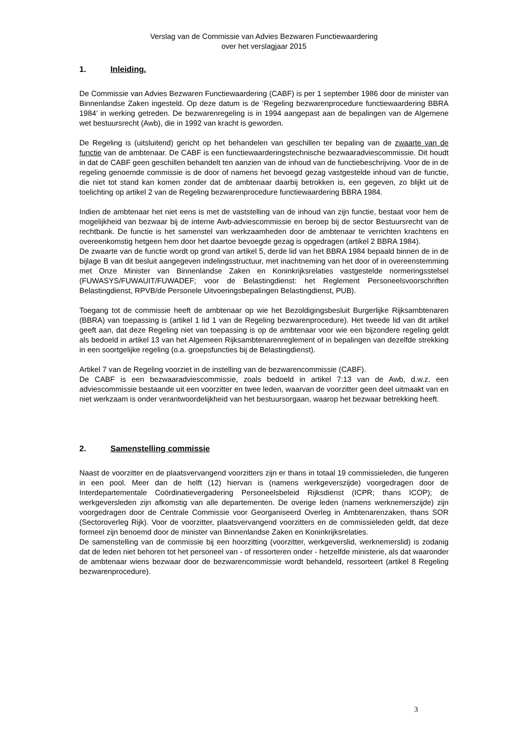Verslag van de Commissie van Advies Bezwaren Functiewaardering
over het verslagjaar 2015
1. Inleiding.
De Commissie van Advies Bezwaren Functiewaardering (CABF) is per 1 september 1986 door de minister van Binnenlandse Zaken ingesteld. Op deze datum is de ‘Regeling bezwarenprocedure functiewaardering BBRA 1984’ in werking getreden. De bezwarenregeling is in 1994 aangepast aan de bepalingen van de Algemene wet bestuursrecht (Awb), die in 1992 van kracht is geworden.
De Regeling is (uitsluitend) gericht op het behandelen van geschillen ter bepaling van de zwaarte van de functie van de ambtenaar. De CABF is een functiewaarderingstechnische bezwaaradviescommissie. Dit houdt in dat de CABF geen geschillen behandelt ten aanzien van de inhoud van de functiebeschrijving. Voor de in de regeling genoemde commissie is de door of namens het bevoegd gezag vastgestelde inhoud van de functie, die niet tot stand kan komen zonder dat de ambtenaar daarbij betrokken is, een gegeven, zo blijkt uit de toelichting op artikel 2 van de Regeling bezwarenprocedure functiewaardering BBRA 1984.
Indien de ambtenaar het niet eens is met de vaststelling van de inhoud van zijn functie, bestaat voor hem de mogelijkheid van bezwaar bij de interne Awb-adviescommissie en beroep bij de sector Bestuursrecht van de rechtbank. De functie is het samenstel van werkzaamheden door de ambtenaar te verrichten krachtens en overeenkomstig hetgeen hem door het daartoe bevoegde gezag is opgedragen (artikel 2 BBRA 1984).
De zwaarte van de functie wordt op grond van artikel 5, derde lid van het BBRA 1984 bepaald binnen de in de bijlage B van dit besluit aangegeven indelingsstructuur, met inachtneming van het door of in overeenstemming met Onze Minister van Binnenlandse Zaken en Koninkrijksrelaties vastgestelde normeringsstelsel (FUWASYS/FUWAUIT/FUWADEF; voor de Belastingdienst: het Reglement Personeelsvoorschriften Belastingdienst, RPVB/de Personele Uitvoeringsbepalingen Belastingdienst, PUB).
Toegang tot de commissie heeft de ambtenaar op wie het Bezoldigingsbesluit Burgerlijke Rijksambtenaren (BBRA) van toepassing is (artikel 1 lid 1 van de Regeling bezwarenprocedure). Het tweede lid van dit artikel geeft aan, dat deze Regeling niet van toepassing is op de ambtenaar voor wie een bijzondere regeling geldt als bedoeld in artikel 13 van het Algemeen Rijksambtenarenreglement of in bepalingen van dezelfde strekking in een soortgelijke regeling (o.a. groepsfuncties bij de Belastingdienst).
Artikel 7 van de Regeling voorziet in de instelling van de bezwarencommissie (CABF).
De CABF is een bezwaaradviescommissie, zoals bedoeld in artikel 7:13 van de Awb, d.w.z. een adviescommissie bestaande uit een voorzitter en twee leden, waarvan de voorzitter geen deel uitmaakt van en niet werkzaam is onder verantwoordelijkheid van het bestuursorgaan, waarop het bezwaar betrekking heeft.
2. Samenstelling commissie
Naast de voorzitter en de plaatsvervangend voorzitters zijn er thans in totaal 19 commissieleden, die fungeren in een pool. Meer dan de helft (12) hiervan is (namens werkgeverszijde) voorgedragen door de Interdepartementale Coördinatievergadering Personeelsbeleid Rijksdienst (ICPR; thans ICOP); de werkgeversleden zijn afkomstig van alle departementen. De overige leden (namens werknemerszijde) zijn voorgedragen door de Centrale Commissie voor Georganiseerd Overleg in Ambtenarenzaken, thans SOR (Sectoroverleg Rijk). Voor de voorzitter, plaatsvervangend voorzitters en de commissieleden geldt, dat deze formeel zijn benoemd door de minister van Binnenlandse Zaken en Koninkrijksrelaties.
De samenstelling van de commissie bij een hoorzitting (voorzitter, werkgeverslid, werknemerslid) is zodanig dat de leden niet behoren tot het personeel van - of ressorteren onder - hetzelfde ministerie, als dat waaronder de ambtenaar wiens bezwaar door de bezwarencommissie wordt behandeld, ressorteert (artikel 8 Regeling bezwarenprocedure).
3